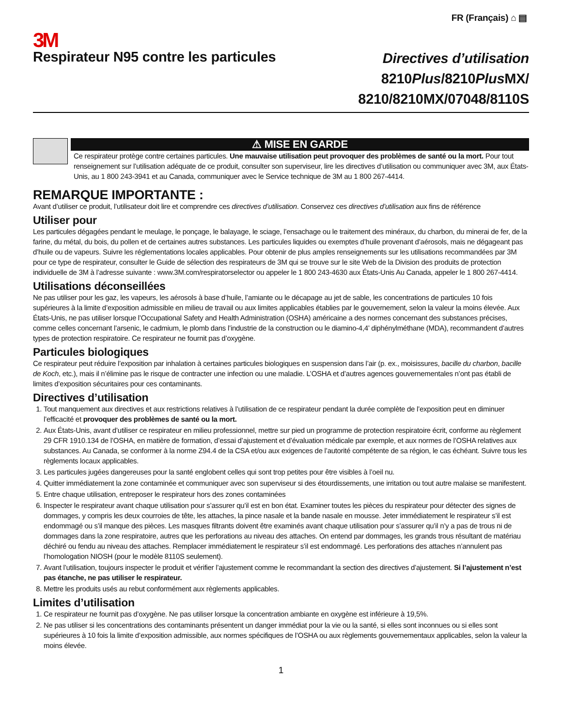FR (Français) ⌂ ▤
3M
Respirateur N95 contre les particules
Directives d’utilisation
8210Plus/8210Plus MX/
8210/8210MX/07048/8110S
⚠ MISE EN GARDE
Ce respirateur protège contre certaines particules. Une mauvaise utilisation peut provoquer des problèmes de santé ou la mort. Pour tout renseignement sur l’utilisation adéquate de ce produit, consulter son superviseur, lire les directives d’utilisation ou communiquer avec 3M, aux États-Unis, au 1 800 243-3941 et au Canada, communiquer avec le Service technique de 3M au 1 800 267-4414.
REMARQUE IMPORTANTE :
Avant d’utiliser ce produit, l’utilisateur doit lire et comprendre ces directives d’utilisation. Conservez ces directives d’utilisation aux fins de référence
Utiliser pour
Les particules dégagées pendant le meulage, le ponçage, le balayage, le sciage, l’ensachage ou le traitement des minéraux, du charbon, du minerai de fer, de la farine, du métal, du bois, du pollen et de certaines autres substances. Les particules liquides ou exemptes d’huile provenant d’aérosols, mais ne dégageant pas d’huile ou de vapeurs. Suivre les réglementations locales applicables. Pour obtenir de plus amples renseignements sur les utilisations recommandées par 3M pour ce type de respirateur, consulter le Guide de sélection des respirateurs de 3M qui se trouve sur le site Web de la Division des produits de protection individuelle de 3M à l’adresse suivante : www.3M.com/respiratorselector ou appeler le 1 800 243-4630 aux États-Unis Au Canada, appeler le 1 800 267-4414.
Utilisations déconseillées
Ne pas utiliser pour les gaz, les vapeurs, les aérosols à base d’huile, l’amiante ou le décapage au jet de sable, les concentrations de particules 10 fois supérieures à la limite d’exposition admissible en milieu de travail ou aux limites applicables établies par le gouvernement, selon la valeur la moins élevée. Aux États-Unis, ne pas utiliser lorsque l’Occupational Safety and Health Administration (OSHA) américaine a des normes concernant des substances précises, comme celles concernant l’arsenic, le cadmium, le plomb dans l’industrie de la construction ou le diamino-4,4’ diphénylméthane (MDA), recommandent d’autres types de protection respiratoire. Ce respirateur ne fournit pas d’oxygène.
Particules biologiques
Ce respirateur peut réduire l’exposition par inhalation à certaines particules biologiques en suspension dans l’air (p. ex., moisissures, bacille du charbon, bacille de Koch, etc.), mais il n’élimine pas le risque de contracter une infection ou une maladie. L’OSHA et d’autres agences gouvernementales n’ont pas établi de limites d’exposition sécuritaires pour ces contaminants.
Directives d’utilisation
1. Tout manquement aux directives et aux restrictions relatives à l’utilisation de ce respirateur pendant la durée complète de l’exposition peut en diminuer l’efficacité et provoquer des problèmes de santé ou la mort.
2. Aux États-Unis, avant d’utiliser ce respirateur en milieu professionnel, mettre sur pied un programme de protection respiratoire écrit, conforme au règlement 29 CFR 1910.134 de l’OSHA, en matière de formation, d’essai d’ajustement et d’évaluation médicale par exemple, et aux normes de l’OSHA relatives aux substances. Au Canada, se conformer à la norme Z94.4 de la CSA et/ou aux exigences de l’autorité compétente de sa région, le cas échéant. Suivre tous les règlements locaux applicables.
3. Les particules jugées dangereuses pour la santé englobent celles qui sont trop petites pour être visibles à l’oeil nu.
4. Quitter immédiatement la zone contaminée et communiquer avec son superviseur si des étourdissements, une irritation ou tout autre malaise se manifestent.
5. Entre chaque utilisation, entreposer le respirateur hors des zones contaminées
6. Inspecter le respirateur avant chaque utilisation pour s’assurer qu’il est en bon état. Examiner toutes les pièces du respirateur pour détecter des signes de dommages, y compris les deux courroies de tête, les attaches, la pince nasale et la bande nasale en mousse. Jeter immédiatement le respirateur s’il est endommagé ou s’il manque des pièces. Les masques filtrants doivent être examinés avant chaque utilisation pour s’assurer qu’il n’y a pas de trous ni de dommages dans la zone respiratoire, autres que les perforations au niveau des attaches. On entend par dommages, les grands trous résultant de matériau déchiré ou fendu au niveau des attaches. Remplacer immédiatement le respirateur s’il est endommagé. Les perforations des attaches n’annulent pas l’homologation NIOSH (pour le modèle 8110S seulement).
7. Avant l’utilisation, toujours inspecter le produit et vérifier l’ajustement comme le recommandant la section des directives d’ajustement. Si l’ajustement n’est pas étanche, ne pas utiliser le respirateur.
8. Mettre les produits usés au rebut conformément aux règlements applicables.
Limites d’utilisation
1. Ce respirateur ne fournit pas d’oxygène. Ne pas utiliser lorsque la concentration ambiante en oxygène est inférieure à 19,5%.
2. Ne pas utiliser si les concentrations des contaminants présentent un danger immédiat pour la vie ou la santé, si elles sont inconnues ou si elles sont supérieures à 10 fois la limite d’exposition admissible, aux normes spécifiques de l’OSHA ou aux règlements gouvernementaux applicables, selon la valeur la moins élevée.
1